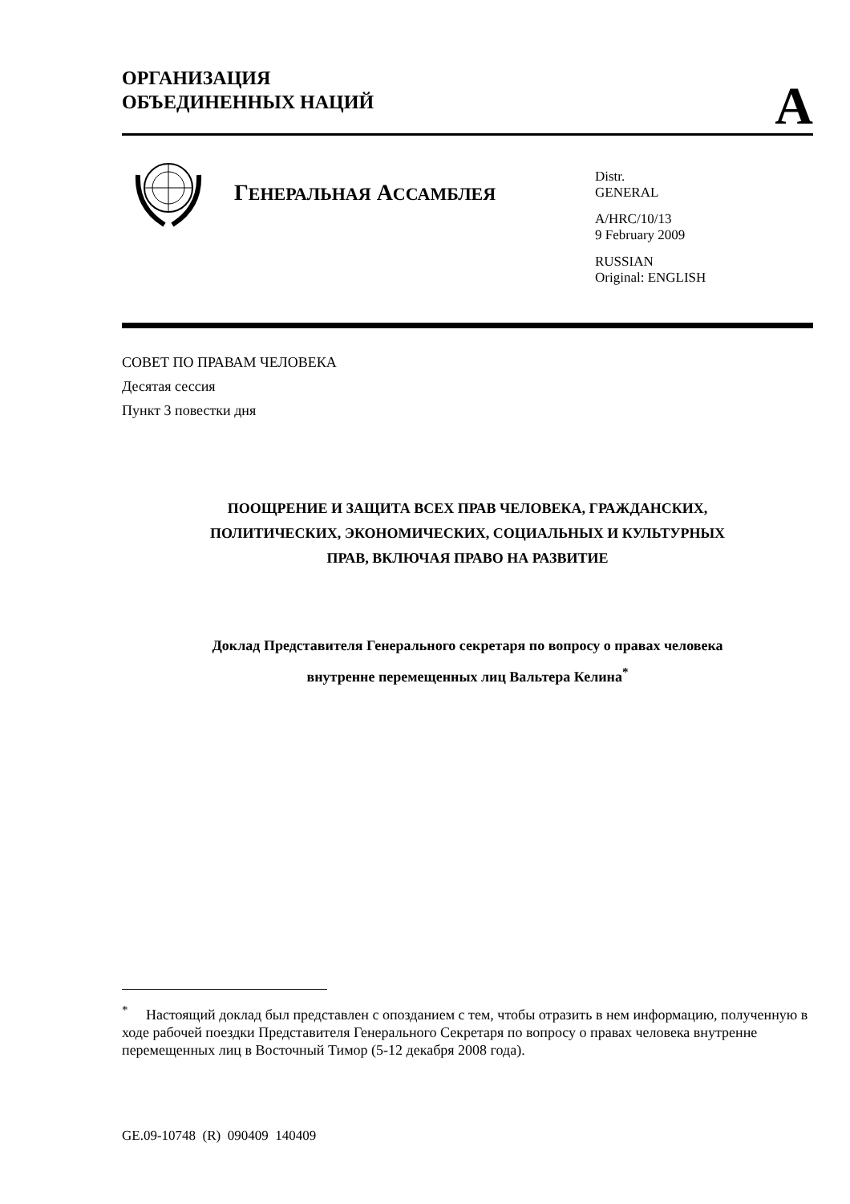ОРГАНИЗАЦИЯ
ОБЪЕДИНЕННЫХ НАЦИЙ
A
ГЕНЕРАЛЬНАЯ АССАМБЛЕЯ
Distr.
GENERAL
A/HRC/10/13
9 February 2009
RUSSIAN
Original: ENGLISH
СОВЕТ ПО ПРАВАМ ЧЕЛОВЕКА
Десятая сессия
Пункт 3 повестки дня
ПООЩРЕНИЕ И ЗАЩИТА ВСЕХ ПРАВ ЧЕЛОВЕКА, ГРАЖДАНСКИХ,
ПОЛИТИЧЕСКИХ, ЭКОНОМИЧЕСКИХ, СОЦИАЛЬНЫХ И КУЛЬТУРНЫХ
ПРАВ, ВКЛЮЧАЯ ПРАВО НА РАЗВИТИЕ
Доклад Представителя Генерального секретаря по вопросу о правах человека
внутренне перемещенных лиц Вальтера Келина<sup>*</sup>
<sup>*</sup> Настоящий доклад был представлен с опозданием с тем, чтобы отразить в нем информацию, полученную в ходе рабочей поездки Представителя Генерального Секретаря по вопросу о правах человека внутренне перемещенных лиц в Восточный Тимор (5-12 декабря 2008 года).
GE.09-10748 (R) 090409 140409